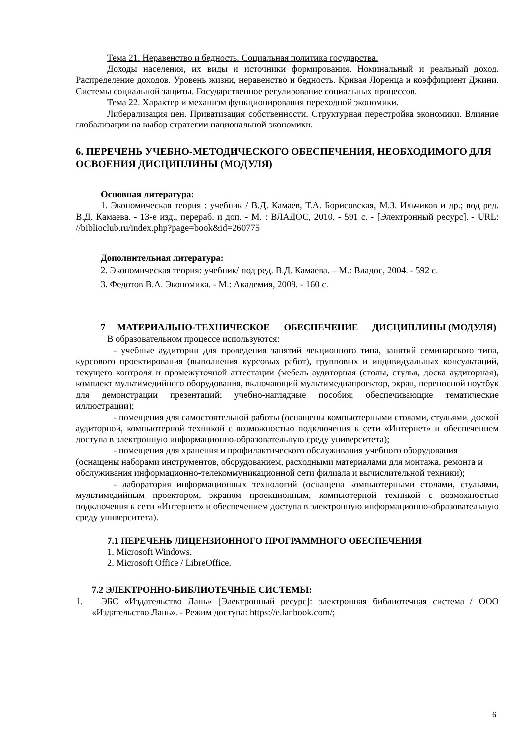Тема 21. Неравенство и бедность. Социальная политика государства.
Доходы населения, их виды и источники формирования. Номинальный и реальный доход. Распределение доходов. Уровень жизни, неравенство и бедность. Кривая Лоренца и коэффициент Джини. Системы социальной защиты. Государственное регулирование социальных процессов.
Тема 22. Характер и механизм функционирования переходной экономики.
Либерализация цен. Приватизация собственности. Структурная перестройка экономики. Влияние глобализации на выбор стратегии национальной экономики.
6. ПЕРЕЧЕНЬ УЧЕБНО-МЕТОДИЧЕСКОГО ОБЕСПЕЧЕНИЯ, НЕОБХОДИМОГО ДЛЯ ОСВОЕНИЯ ДИСЦИПЛИНЫ (МОДУЛЯ)
Основная литература:
1. Экономическая теория : учебник / В.Д. Камаев, Т.А. Борисовская, М.З. Ильчиков и др.; под ред. В.Д. Камаева. - 13-е изд., перераб. и доп. - М. : ВЛАДОС, 2010. - 591 с. - [Электронный ресурс]. - URL: //biblioclub.ru/index.php?page=book&id=260775
Дополнительная литература:
2. Экономическая теория: учебник/ под ред. В.Д. Камаева. – М.: Владос, 2004. - 592 с.
3. Федотов В.А. Экономика. - М.: Академия, 2008. - 160 с.
7 МАТЕРИАЛЬНО-ТЕХНИЧЕСКОЕ ОБЕСПЕЧЕНИЕ ДИСЦИПЛИНЫ (МОДУЛЯ)
В образовательном процессе используются:
- учебные аудитории для проведения занятий лекционного типа, занятий семинарского типа, курсового проектирования (выполнения курсовых работ), групповых и индивидуальных консультаций, текущего контроля и промежуточной аттестации (мебель аудиторная (столы, стулья, доска аудиторная), комплект мультимедийного оборудования, включающий мультимедиапроектор, экран, переносной ноутбук для демонстрации презентаций; учебно-наглядные пособия; обеспечивающие тематические иллюстрации);
- помещения для самостоятельной работы (оснащены компьютерными столами, стульями, доской аудиторной, компьютерной техникой с возможностью подключения к сети «Интернет» и обеспечением доступа в электронную информационно-образовательную среду университета);
- помещения для хранения и профилактического обслуживания учебного оборудования (оснащены наборами инструментов, оборудованием, расходными материалами для монтажа, ремонта и обслуживания информационно-телекоммуникационной сети филиала и вычислительной техники);
- лаборатория информационных технологий (оснащена компьютерными столами, стульями, мультимедийным проектором, экраном проекционным, компьютерной техникой с возможностью подключения к сети «Интернет» и обеспечением доступа в электронную информационно-образовательную среду университета).
7.1 ПЕРЕЧЕНЬ ЛИЦЕНЗИОННОГО ПРОГРАММНОГО ОБЕСПЕЧЕНИЯ
1. Microsoft Windows.
2. Microsoft Office / LibreOffice.
7.2 ЭЛЕКТРОННО-БИБЛИОТЕЧНЫЕ СИСТЕМЫ:
1. ЭБС «Издательство Лань» [Электронный ресурс]: электронная библиотечная система / ООО «Издательство Лань». - Режим доступа: https://e.lanbook.com/;
6